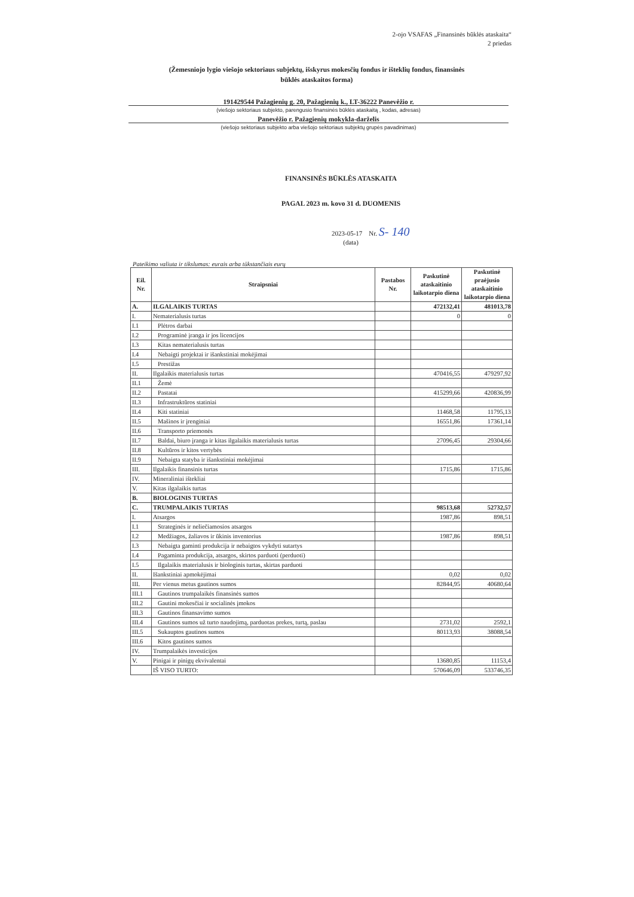2-ojo VSAFAS „Finansinės būklės ataskaita“
2 priedas
(Žemesniojo lygio viešojo sektoriaus subjektų, išskyrus mokesčių fondus ir išteklių fondus, finansinės būklės ataskaitos forma)
191429544 Pažagienių g. 20, Pažagienių k., LT-36222 Panevėžio r.
(viešojo sektoriaus subjekto, parengusio finansinės būklės ataskaitą , kodas, adresas)
Panevėžio r. Pažagienių mokykla-darželis
(viešojo sektoriaus subjekto arba viešojo sektoriaus subjektų grupės pavadinimas)
FINANSINĖS BŪKLĖS ATASKAITA
PAGAL 2023 m. kovo 31 d. DUOMENIS
2023-05-17 Nr. S- 140
(data)
Pateikimo valiuta ir tikslumas: eurais arba tūkstančiais eurų
| Eil. Nr. | Straipsniai | Pastabos Nr. | Paskutinė ataskaitinio laikotarpio diena | Paskutinė praėjusio ataskaitinio laikotarpio diena |
| --- | --- | --- | --- | --- |
| A. | ILGALAIKIS TURTAS | | 472132,41 | 481013,78 |
| I. | Nematerialusis turtas | | 0 | 0 |
| I.1 | Plėtros darbai | | | |
| I.2 | Programinė įranga ir jos licencijos | | | |
| I.3 | Kitas nematerialusis turtas | | | |
| I.4 | Nebaigti projektai ir išankstiniai mokėjimai | | | |
| I.5 | Prestižas | | | |
| II. | Ilgalaikis materialusis turtas | | 470416,55 | 479297,92 |
| II.1 | Žemė | | | |
| II.2 | Pastatai | | 415299,66 | 420836,99 |
| II.3 | Infrastruktūros statiniai | | | |
| II.4 | Kiti statiniai | | 11468,58 | 11795,13 |
| II.5 | Mašinos ir įrenginiai | | 16551,86 | 17361,14 |
| II.6 | Transporto priemonės | | | |
| II.7 | Baldai, biuro įranga ir kitas ilgalaikis materialusis turtas | | 27096,45 | 29304,66 |
| II.8 | Kultūros ir kitos vertybės | | | |
| II.9 | Nebaigta statyba ir išankstiniai mokėjimai | | | |
| III. | Ilgalaikis finansinis turtas | | 1715,86 | 1715,86 |
| IV. | Mineraliniai ištekliai | | | |
| V. | Kitas ilgalaikis turtas | | | |
| B. | BIOLOGINIS TURTAS | | | |
| C. | TRUMPALAIKIS TURTAS | | 98513,68 | 52732,57 |
| I. | Atsargos | | 1987,86 | 898,51 |
| I.1 | Strateginės ir neliečiamosios atsargos | | | |
| I.2 | Medžiagos, žaliavos ir ūkinis inventorius | | 1987,86 | 898,51 |
| I.3 | Nebaigta gaminti produkcija ir nebaigtos vykdyti sutartys | | | |
| I.4 | Pagaminta produkcija, atsargos, skirtos parduoti (perduoti) | | | |
| I.5 | Ilgalaikis materialusis ir biologinis turtas, skirtas parduoti | | | |
| II. | Išankstiniai apmokėjimai | | 0,02 | 0,02 |
| III. | Per vienus metus gautinos sumos | | 82844,95 | 40680,64 |
| III.1 | Gautinos trumpalaikės finansinės sumos | | | |
| III.2 | Gautini mokesčiai ir socialinės įmokos | | | |
| III.3 | Gautinos finansavimo sumos | | | |
| III.4 | Gautinos sumos už turto naudojimą, parduotas prekes, turtą, paslau | | 2731,02 | 2592,1 |
| III.5 | Sukauptos gautinos sumos | | 80113,93 | 38088,54 |
| III.6 | Kitos gautinos sumos | | | |
| IV. | Trumpalaikės investicijos | | | |
| V. | Pinigai ir pinigų ekvivalentai | | 13680,85 | 11153,4 |
| | IŠ VISO TURTO: | | 570646,09 | 533746,35 |